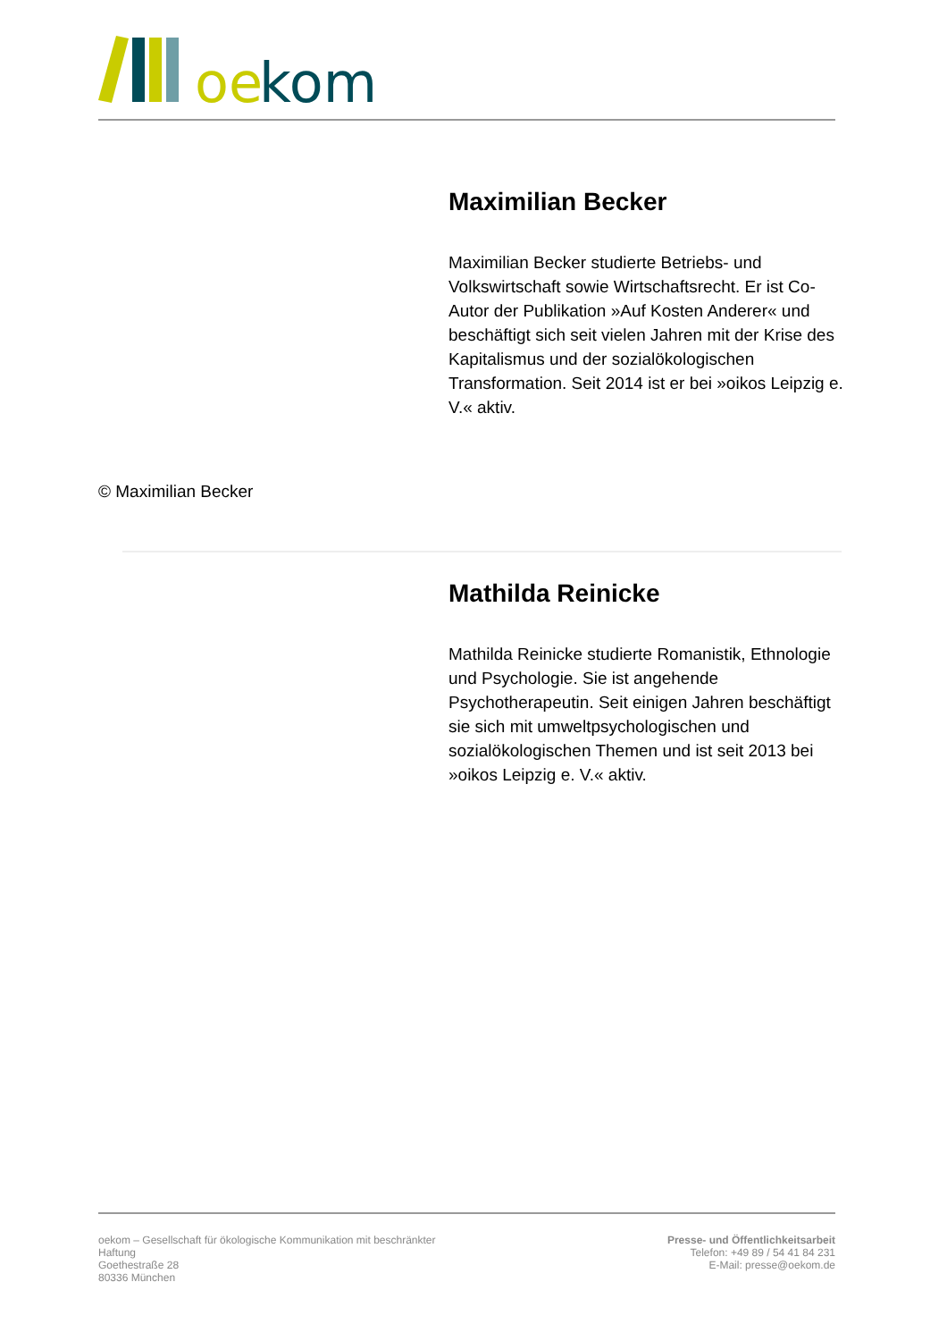oe
kom
Maximilian Becker
Maximilian Becker studierte Betriebs- und Volkswirtschaft sowie Wirtschaftsrecht. Er ist Co-Autor der Publikation »Auf Kosten Anderer« und beschäftigt sich seit vielen Jahren mit der Krise des Kapitalismus und der sozialökologischen Transformation. Seit 2014 ist er bei »oikos Leipzig e. V.« aktiv.
© Maximilian Becker
Mathilda Reinicke
Mathilda Reinicke studierte Romanistik, Ethnologie und Psychologie. Sie ist angehende Psychotherapeutin. Seit einigen Jahren beschäftigt sie sich mit umweltpsychologischen und sozialökologischen Themen und ist seit 2013 bei »oikos Leipzig e. V.« aktiv.
oekom – Gesellschaft für ökologische Kommunikation mit beschränkter Haftung
Goethestraße 28
80336 München
Presse- und Öffentlichkeitsarbeit
Telefon: +49 89 / 54 41 84 231
E-Mail: presse@oekom.de